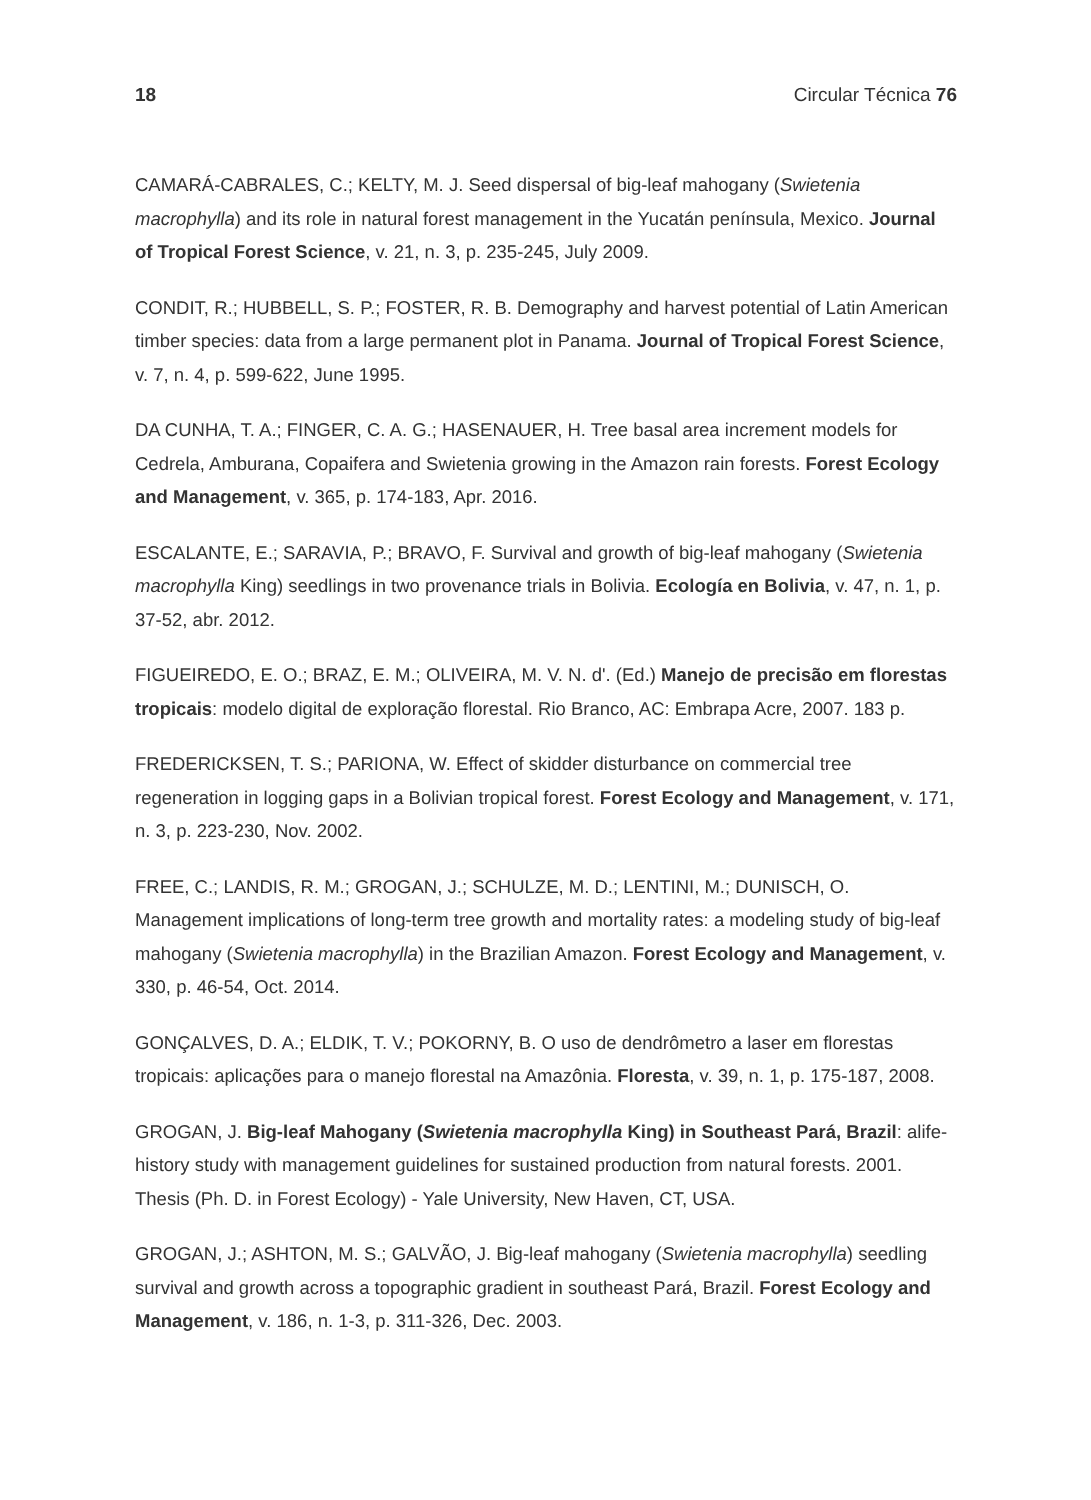18 Circular Técnica 76
CAMARÁ-CABRALES, C.; KELTY, M. J. Seed dispersal of big-leaf mahogany (Swietenia macrophylla) and its role in natural forest management in the Yucatán península, Mexico. Journal of Tropical Forest Science, v. 21, n. 3, p. 235-245, July 2009.
CONDIT, R.; HUBBELL, S. P.; FOSTER, R. B. Demography and harvest potential of Latin American timber species: data from a large permanent plot in Panama. Journal of Tropical Forest Science, v. 7, n. 4, p. 599-622, June 1995.
DA CUNHA, T. A.; FINGER, C. A. G.; HASENAUER, H. Tree basal area increment models for Cedrela, Amburana, Copaifera and Swietenia growing in the Amazon rain forests. Forest Ecology and Management, v. 365, p. 174-183, Apr. 2016.
ESCALANTE, E.; SARAVIA, P.; BRAVO, F. Survival and growth of big-leaf mahogany (Swietenia macrophylla King) seedlings in two provenance trials in Bolivia. Ecología en Bolivia, v. 47, n. 1, p. 37-52, abr. 2012.
FIGUEIREDO, E. O.; BRAZ, E. M.; OLIVEIRA, M. V. N. d'. (Ed.) Manejo de precisão em florestas tropicais: modelo digital de exploração florestal. Rio Branco, AC: Embrapa Acre, 2007. 183 p.
FREDERICKSEN, T. S.; PARIONA, W. Effect of skidder disturbance on commercial tree regeneration in logging gaps in a Bolivian tropical forest. Forest Ecology and Management, v. 171, n. 3, p. 223-230, Nov. 2002.
FREE, C.; LANDIS, R. M.; GROGAN, J.; SCHULZE, M. D.; LENTINI, M.; DUNISCH, O. Management implications of long-term tree growth and mortality rates: a modeling study of big-leaf mahogany (Swietenia macrophylla) in the Brazilian Amazon. Forest Ecology and Management, v. 330, p. 46-54, Oct. 2014.
GONÇALVES, D. A.; ELDIK, T. V.; POKORNY, B. O uso de dendrômetro a laser em florestas tropicais: aplicações para o manejo florestal na Amazônia. Floresta, v. 39, n. 1, p. 175-187, 2008.
GROGAN, J. Big-leaf Mahogany (Swietenia macrophylla King) in Southeast Pará, Brazil: alife-history study with management guidelines for sustained production from natural forests. 2001. Thesis (Ph. D. in Forest Ecology) - Yale University, New Haven, CT, USA.
GROGAN, J.; ASHTON, M. S.; GALVÃO, J. Big-leaf mahogany (Swietenia macrophylla) seedling survival and growth across a topographic gradient in southeast Pará, Brazil. Forest Ecology and Management, v. 186, n. 1-3, p. 311-326, Dec. 2003.